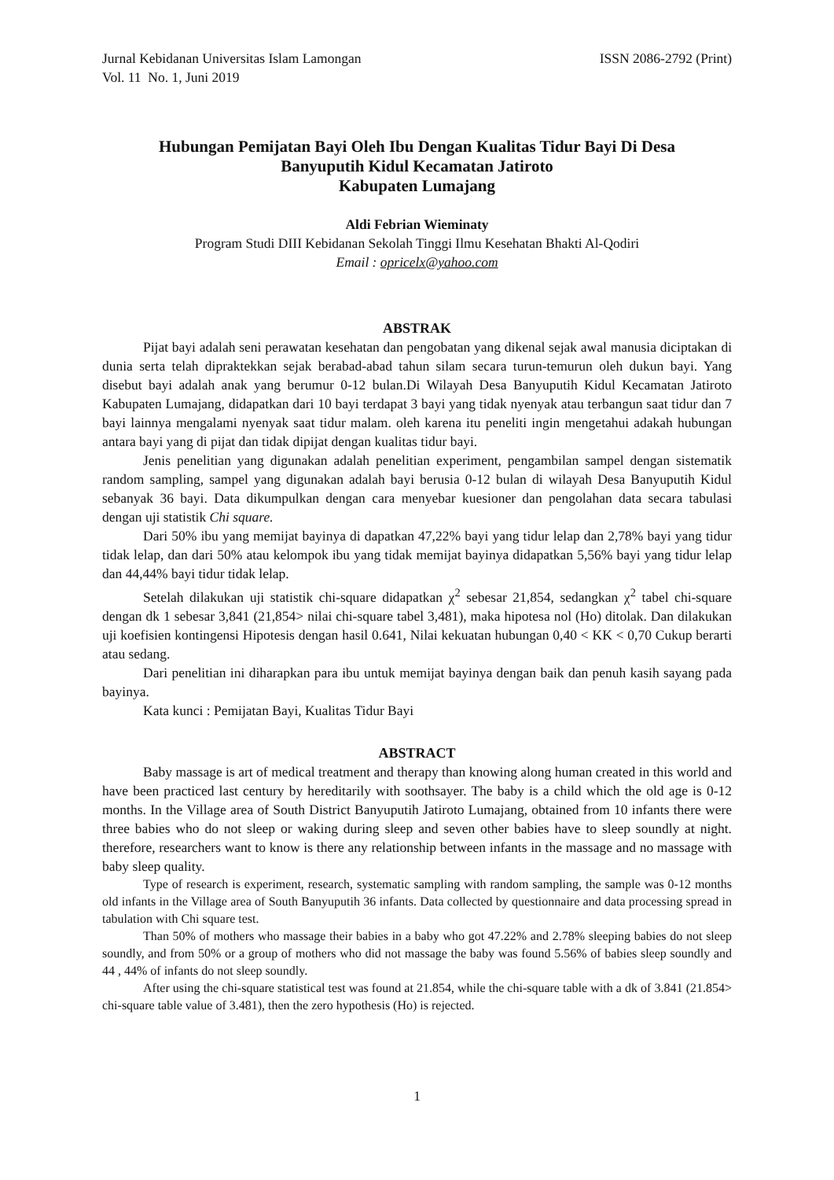Jurnal Kebidanan Universitas Islam Lamongan ISSN 2086-2792 (Print)
Vol. 11 No. 1, Juni 2019
Hubungan Pemijatan Bayi Oleh Ibu Dengan Kualitas Tidur Bayi Di Desa
Banyuputih Kidul Kecamatan Jatiroto
Kabupaten Lumajang
Aldi Febrian Wieminaty
Program Studi DIII Kebidanan Sekolah Tinggi Ilmu Kesehatan Bhakti Al-Qodiri
Email : opricelx@yahoo.com
ABSTRAK
Pijat bayi adalah seni perawatan kesehatan dan pengobatan yang dikenal sejak awal manusia diciptakan di dunia serta telah dipraktekkan sejak berabad-abad tahun silam secara turun-temurun oleh dukun bayi. Yang disebut bayi adalah anak yang berumur 0-12 bulan.Di Wilayah Desa Banyuputih Kidul Kecamatan Jatiroto Kabupaten Lumajang, didapatkan dari 10 bayi terdapat 3 bayi yang tidak nyenyak atau terbangun saat tidur dan 7 bayi lainnya mengalami nyenyak saat tidur malam. oleh karena itu peneliti ingin mengetahui adakah hubungan antara bayi yang di pijat dan tidak dipijat dengan kualitas tidur bayi.
Jenis penelitian yang digunakan adalah penelitian experiment, pengambilan sampel dengan sistematik random sampling, sampel yang digunakan adalah bayi berusia 0-12 bulan di wilayah Desa Banyuputih Kidul sebanyak 36 bayi. Data dikumpulkan dengan cara menyebar kuesioner dan pengolahan data secara tabulasi dengan uji statistik Chi square.
Dari 50% ibu yang memijat bayinya di dapatkan 47,22% bayi yang tidur lelap dan 2,78% bayi yang tidur tidak lelap, dan dari 50% atau kelompok ibu yang tidak memijat bayinya didapatkan 5,56% bayi yang tidur lelap dan 44,44% bayi tidur tidak lelap.
Setelah dilakukan uji statistik chi-square didapatkan χ<sup>2</sup> sebesar 21,854, sedangkan χ<sup>2</sup> tabel chi-square dengan dk 1 sebesar 3,841 (21,854> nilai chi-square tabel 3,481), maka hipotesa nol (Ho) ditolak. Dan dilakukan uji koefisien kontingensi Hipotesis dengan hasil 0.641, Nilai kekuatan hubungan 0,40 < KK < 0,70 Cukup berarti atau sedang.
Dari penelitian ini diharapkan para ibu untuk memijat bayinya dengan baik dan penuh kasih sayang pada bayinya.
Kata kunci : Pemijatan Bayi, Kualitas Tidur Bayi
ABSTRACT
Baby massage is art of medical treatment and therapy than knowing along human created in this world and have been practiced last century by hereditarily with soothsayer. The baby is a child which the old age is 0-12 months. In the Village area of South District Banyuputih Jatiroto Lumajang, obtained from 10 infants there were three babies who do not sleep or waking during sleep and seven other babies have to sleep soundly at night. therefore, researchers want to know is there any relationship between infants in the massage and no massage with baby sleep quality.
Type of research is experiment, research, systematic sampling with random sampling, the sample was 0-12 months old infants in the Village area of South Banyuputih 36 infants. Data collected by questionnaire and data processing spread in tabulation with Chi square test.
Than 50% of mothers who massage their babies in a baby who got 47.22% and 2.78% sleeping babies do not sleep soundly, and from 50% or a group of mothers who did not massage the baby was found 5.56% of babies sleep soundly and 44 , 44% of infants do not sleep soundly.
After using the chi-square statistical test was found at 21.854, while the chi-square table with a dk of 3.841 (21.854> chi-square table value of 3.481), then the zero hypothesis (Ho) is rejected.
1